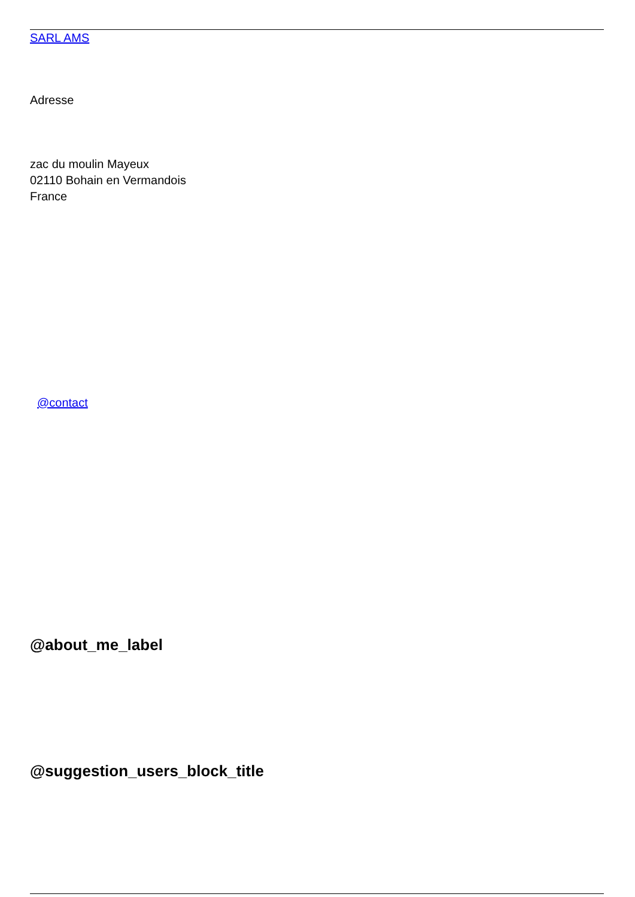SARL AMS
Adresse
zac du moulin Mayeux
02110 Bohain en Vermandois
France
@contact
@about_me_label
@suggestion_users_block_title